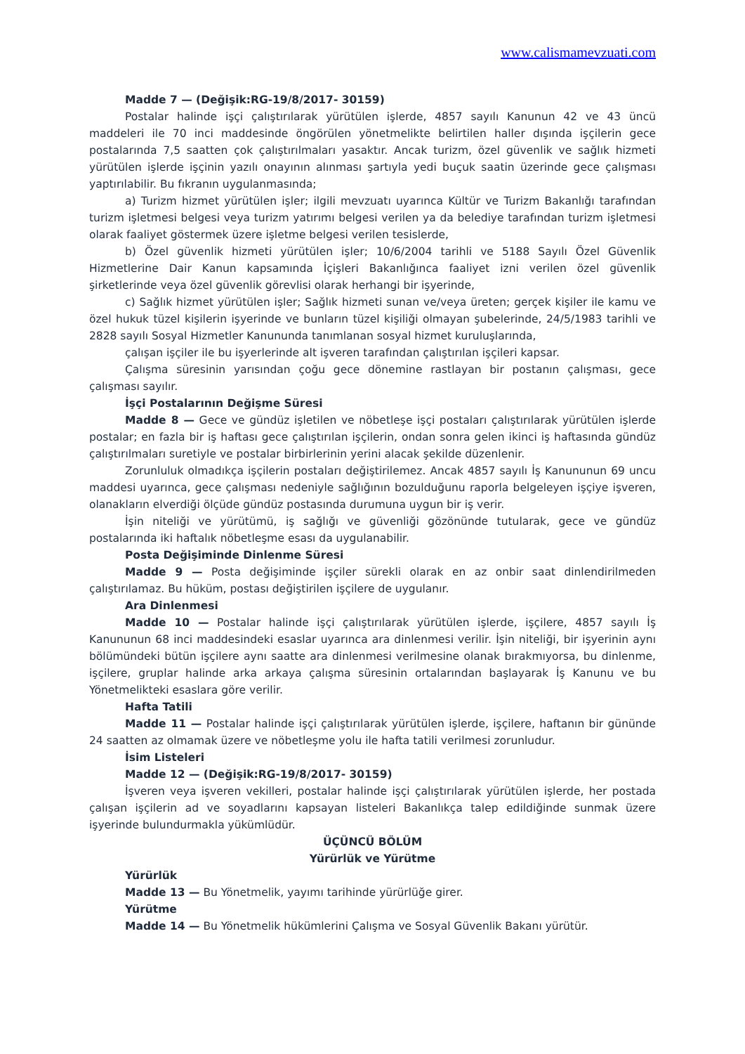www.calismamevzuati.com
Madde 7 — (Değişik:RG-19/8/2017- 30159)
Postalar halinde işçi çalıştırılarak yürütülen işlerde, 4857 sayılı Kanunun 42 ve 43 üncü maddeleri ile 70 inci maddesinde öngörülen yönetmelikte belirtilen haller dışında işçilerin gece postalarında 7,5 saatten çok çalıştırılmaları yasaktır. Ancak turizm, özel güvenlik ve sağlık hizmeti yürütülen işlerde işçinin yazılı onayının alınması şartıyla yedi buçuk saatin üzerinde gece çalışması yaptırılabilir. Bu fıkranın uygulanmasında;
a) Turizm hizmet yürütülen işler; ilgili mevzuatı uyarınca Kültür ve Turizm Bakanlığı tarafından turizm işletmesi belgesi veya turizm yatırımı belgesi verilen ya da belediye tarafından turizm işletmesi olarak faaliyet göstermek üzere işletme belgesi verilen tesislerde,
b) Özel güvenlik hizmeti yürütülen işler; 10/6/2004 tarihli ve 5188 Sayılı Özel Güvenlik Hizmetlerine Dair Kanun kapsamında İçişleri Bakanlığınca faaliyet izni verilen özel güvenlik şirketlerinde veya özel güvenlik görevlisi olarak herhangi bir işyerinde,
c) Sağlık hizmet yürütülen işler; Sağlık hizmeti sunan ve/veya üreten; gerçek kişiler ile kamu ve özel hukuk tüzel kişilerin işyerinde ve bunların tüzel kişiliği olmayan şubelerinde, 24/5/1983 tarihli ve 2828 sayılı Sosyal Hizmetler Kanununda tanımlanan sosyal hizmet kuruluşlarında,
çalışan işçiler ile bu işyerlerinde alt işveren tarafından çalıştırılan işçileri kapsar.
Çalışma süresinin yarısından çoğu gece dönemine rastlayan bir postanın çalışması, gece çalışması sayılır.
İşçi Postalarının Değişme Süresi
Madde 8 — Gece ve gündüz işletilen ve nöbetleşe işçi postaları çalıştırılarak yürütülen işlerde postalar; en fazla bir iş haftası gece çalıştırılan işçilerin, ondan sonra gelen ikinci iş haftasında gündüz çalıştırılmaları suretiyle ve postalar birbirlerinin yerini alacak şekilde düzenlenir.
Zorunluluk olmadıkça işçilerin postaları değiştirilemez. Ancak 4857 sayılı İş Kanununun 69 uncu maddesi uyarınca, gece çalışması nedeniyle sağlığının bozulduğunu raporla belgeleyen işçiye işveren, olanakların elverdiği ölçüde gündüz postasında durumuna uygun bir iş verir.
İşin niteliği ve yürütümü, iş sağlığı ve güvenliği gözönünde tutularak, gece ve gündüz postalarında iki haftalık nöbetleşme esası da uygulanabilir.
Posta Değişiminde Dinlenme Süresi
Madde 9 — Posta değişiminde işçiler sürekli olarak en az onbir saat dinlendirilmeden çalıştırılamaz. Bu hüküm, postası değiştirilen işçilere de uygulanır.
Ara Dinlenmesi
Madde 10 — Postalar halinde işçi çalıştırılarak yürütülen işlerde, işçilere, 4857 sayılı İş Kanununun 68 inci maddesindeki esaslar uyarınca ara dinlenmesi verilir. İşin niteliği, bir işyerinin aynı bölümündeki bütün işçilere aynı saatte ara dinlenmesi verilmesine olanak bırakmıyorsa, bu dinlenme, işçilere, gruplar halinde arka arkaya çalışma süresinin ortalarından başlayarak İş Kanunu ve bu Yönetmelikteki esaslara göre verilir.
Hafta Tatili
Madde 11 — Postalar halinde işçi çalıştırılarak yürütülen işlerde, işçilere, haftanın bir gününde 24 saatten az olmamak üzere ve nöbetleşme yolu ile hafta tatili verilmesi zorunludur.
İsim Listeleri
Madde 12 — (Değişik:RG-19/8/2017- 30159)
İşveren veya işveren vekilleri, postalar halinde işçi çalıştırılarak yürütülen işlerde, her postada çalışan işçilerin ad ve soyadlarını kapsayan listeleri Bakanlıkça talep edildiğinde sunmak üzere işyerinde bulundurmakla yükümlüdür.
ÜÇÜNCÜ BÖLÜM
Yürürlük ve Yürütme
Yürürlük
Madde 13 — Bu Yönetmelik, yayımı tarihinde yürürlüğe girer.
Yürütme
Madde 14 — Bu Yönetmelik hükümlerini Çalışma ve Sosyal Güvenlik Bakanı yürütür.